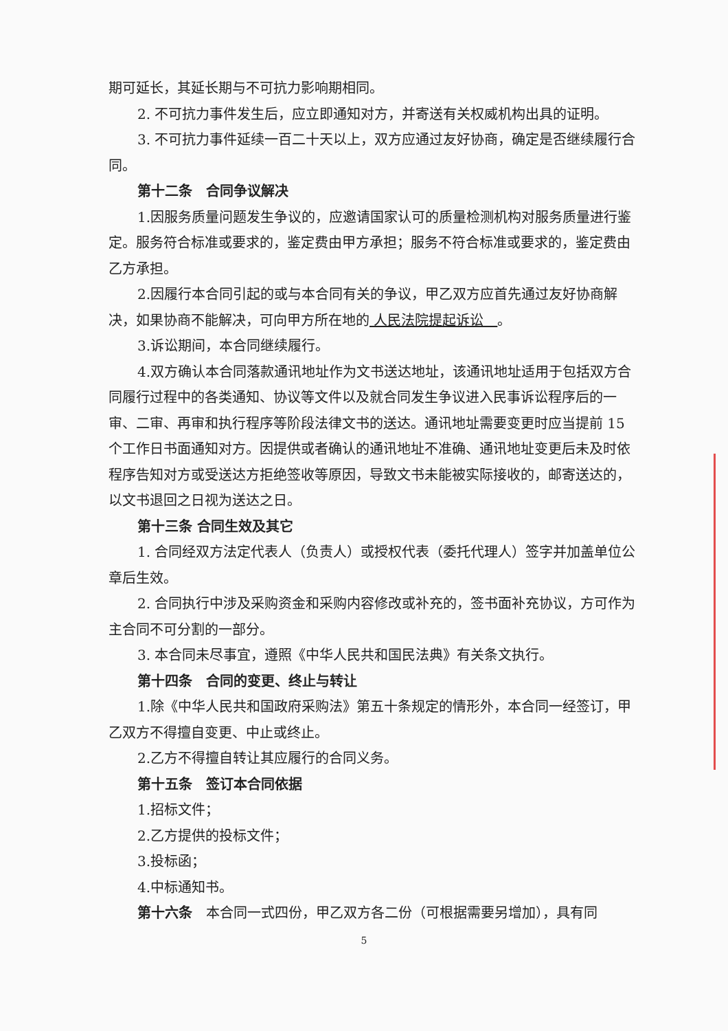期可延长，其延长期与不可抗力影响期相同。
2. 不可抗力事件发生后，应立即通知对方，并寄送有关权威机构出具的证明。
3. 不可抗力事件延续一百二十天以上，双方应通过友好协商，确定是否继续履行合同。
第十二条　合同争议解决
1.因服务质量问题发生争议的，应邀请国家认可的质量检测机构对服务质量进行鉴定。服务符合标准或要求的，鉴定费由甲方承担；服务不符合标准或要求的，鉴定费由乙方承担。
2.因履行本合同引起的或与本合同有关的争议，甲乙双方应首先通过友好协商解决，如果协商不能解决，可向甲方所在地的 人民法院提起诉讼　。
3.诉讼期间，本合同继续履行。
4.双方确认本合同落款通讯地址作为文书送达地址，该通讯地址适用于包括双方合同履行过程中的各类通知、协议等文件以及就合同发生争议进入民事诉讼程序后的一审、二审、再审和执行程序等阶段法律文书的送达。通讯地址需要变更时应当提前 15 个工作日书面通知对方。因提供或者确认的通讯地址不准确、通讯地址变更后未及时依程序告知对方或受送达方拒绝签收等原因，导致文书未能被实际接收的，邮寄送达的，以文书退回之日视为送达之日。
第十三条 合同生效及其它
1. 合同经双方法定代表人（负责人）或授权代表（委托代理人）签字并加盖单位公章后生效。
2. 合同执行中涉及采购资金和采购内容修改或补充的，签书面补充协议，方可作为主合同不可分割的一部分。
3. 本合同未尽事宜，遵照《中华人民共和国民法典》有关条文执行。
第十四条　合同的变更、终止与转让
1.除《中华人民共和国政府采购法》第五十条规定的情形外，本合同一经签订，甲乙双方不得擅自变更、中止或终止。
2.乙方不得擅自转让其应履行的合同义务。
第十五条　签订本合同依据
1.招标文件；
2.乙方提供的投标文件；
3.投标函；
4.中标通知书。
第十六条　本合同一式四份，甲乙双方各二份（可根据需要另增加），具有同
5